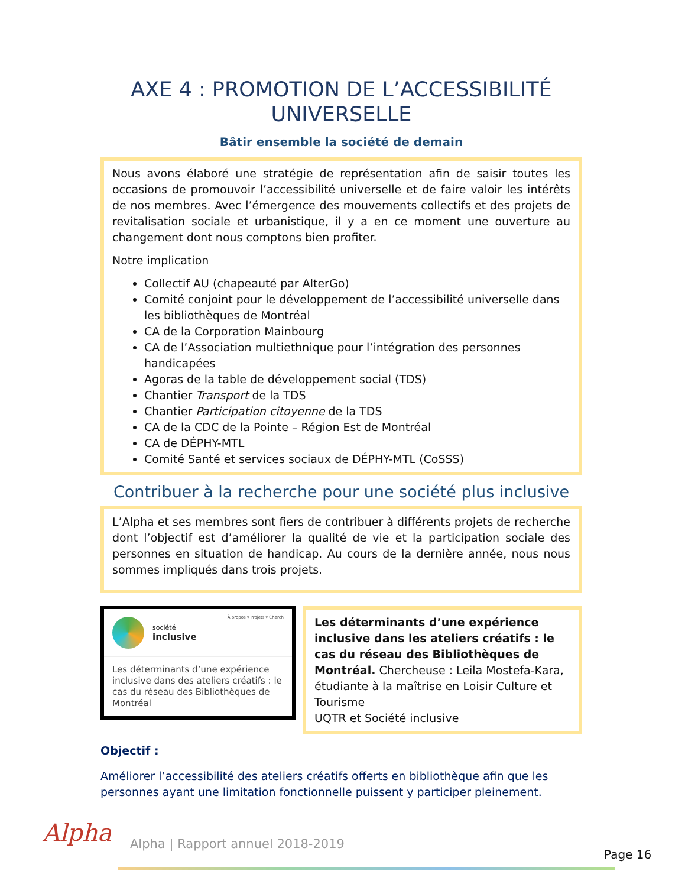AXE 4 : PROMOTION DE L’ACCESSIBILITÉ UNIVERSELLE
Bâtir ensemble la société de demain
Nous avons élaboré une stratégie de représentation afin de saisir toutes les occasions de promouvoir l’accessibilité universelle et de faire valoir les intérêts de nos membres. Avec l’émergence des mouvements collectifs et des projets de revitalisation sociale et urbanistique, il y a en ce moment une ouverture au changement dont nous comptons bien profiter.
Notre implication
Collectif AU (chapeauté par AlterGo)
Comité conjoint pour le développement de l’accessibilité universelle dans les bibliothèques de Montréal
CA de la Corporation Mainbourg
CA de l’Association multiethnique pour l’intégration des personnes handicapées
Agoras de la table de développement social (TDS)
Chantier Transport de la TDS
Chantier Participation citoyenne de la TDS
CA de la CDC de la Pointe – Région Est de Montréal
CA de DÉPHY-MTL
Comité Santé et services sociaux de DÉPHY-MTL (CoSSS)
Contribuer à la recherche pour une société plus inclusive
L’Alpha et ses membres sont fiers de contribuer à différents projets de recherche dont l’objectif est d’améliorer la qualité de vie et la participation sociale des personnes en situation de handicap. Au cours de la dernière année, nous nous sommes impliqués dans trois projets.
société
inclusive
À propos ▾ Projets ▾ Cherch
Les déterminants d’une expérience inclusive dans des ateliers créatifs : le cas du réseau des Bibliothèques de Montréal
Les déterminants d’une expérience inclusive dans les ateliers créatifs : le cas du réseau des Bibliothèques de Montréal. Chercheuse : Leila Mostefa-Kara, étudiante à la maîtrise en Loisir Culture et Tourisme
UQTR et Société inclusive
Objectif :
Améliorer l’accessibilité des ateliers créatifs offerts en bibliothèque afin que les personnes ayant une limitation fonctionnelle puissent y participer pleinement.
Alpha
Alpha | Rapport annuel 2018-2019
Page 16